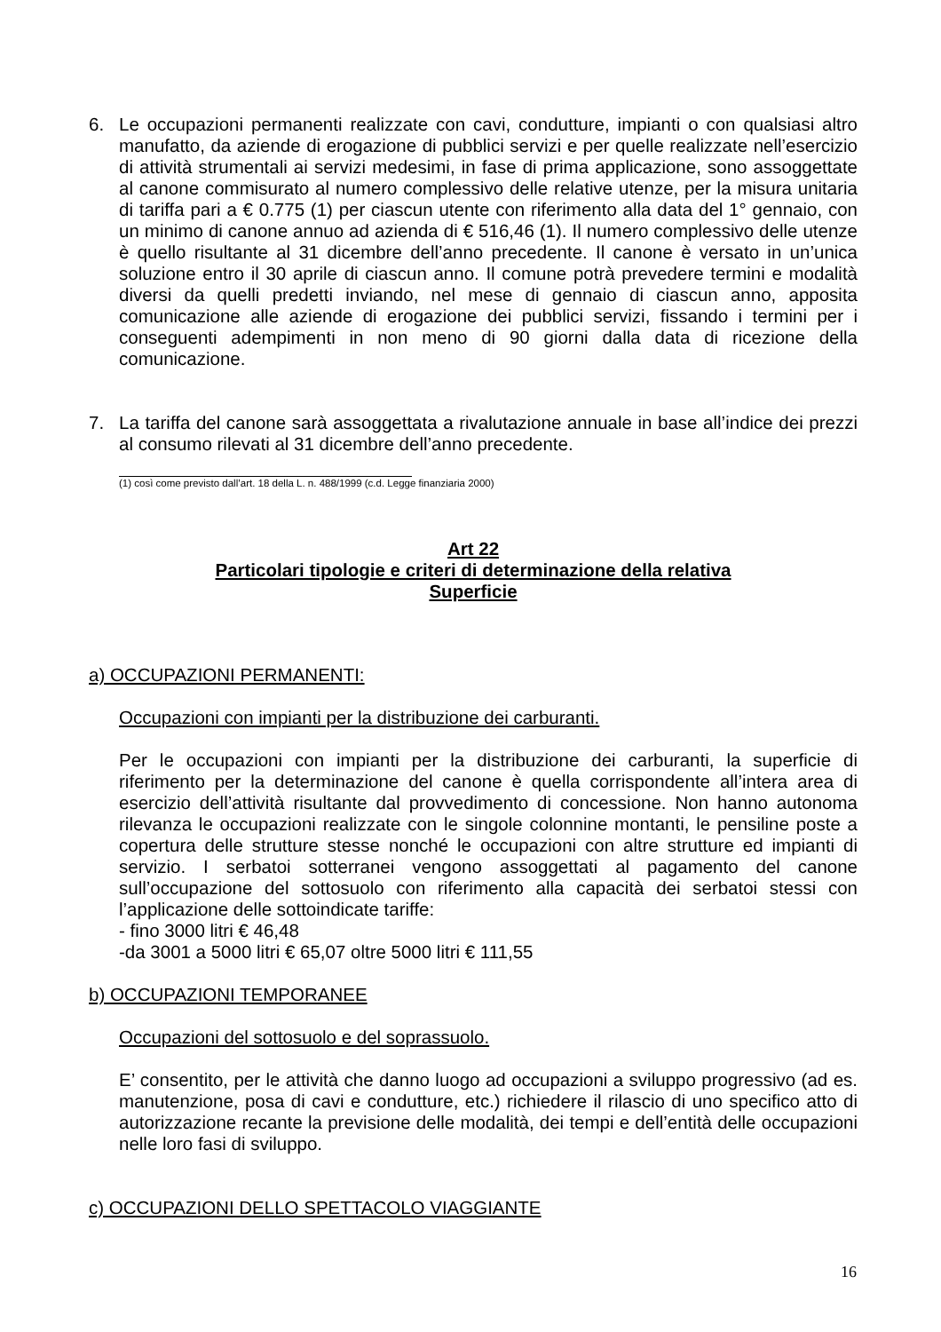6. Le occupazioni permanenti realizzate con cavi, condutture, impianti o con qualsiasi altro manufatto, da aziende di erogazione di pubblici servizi e per quelle realizzate nell’esercizio di attività strumentali ai servizi medesimi, in fase di prima applicazione, sono assoggettate al canone commisurato al numero complessivo delle relative utenze, per la misura unitaria di tariffa pari a € 0.775 (1) per ciascun utente con riferimento alla data del 1° gennaio, con un minimo di canone annuo ad azienda di € 516,46 (1). Il numero complessivo delle utenze è quello risultante al 31 dicembre dell’anno precedente. Il canone è versato in un’unica soluzione entro il 30 aprile di ciascun anno. Il comune potrà prevedere termini e modalità diversi da quelli predetti inviando, nel mese di gennaio di ciascun anno, apposita comunicazione alle aziende di erogazione dei pubblici servizi, fissando i termini per i conseguenti adempimenti in non meno di 90 giorni dalla data di ricezione della comunicazione.
7. La tariffa del canone sarà assoggettata a rivalutazione annuale in base all’indice dei prezzi al consumo rilevati al 31 dicembre dell’anno precedente.
(1) così come previsto dall’art. 18 della L. n. 488/1999 (c.d. Legge finanziaria 2000)
Art 22
Particolari tipologie e criteri di determinazione della relativa
Superficie
a) OCCUPAZIONI PERMANENTI:
Occupazioni con impianti per la distribuzione dei carburanti.
Per le occupazioni con impianti per la distribuzione dei carburanti, la superficie di riferimento per la determinazione del canone è quella corrispondente all’intera area di esercizio dell’attività risultante dal provvedimento di concessione. Non hanno autonoma rilevanza le occupazioni realizzate con le singole colonnine montanti, le pensiline poste a copertura delle strutture stesse nonché le occupazioni con altre strutture ed impianti di servizio. I serbatoi sotterranei vengono assoggettati al pagamento del canone sull’occupazione del sottosuolo con riferimento alla capacità dei serbatoi stessi con l’applicazione delle sottoindicate tariffe:
- fino 3000 litri € 46,48
-da 3001 a 5000 litri € 65,07 oltre 5000 litri € 111,55
b) OCCUPAZIONI TEMPORANEE
Occupazioni del sottosuolo e del soprassuolo.
E’ consentito, per le attività che danno luogo ad occupazioni a sviluppo progressivo (ad es. manutenzione, posa di cavi e condutture, etc.) richiedere il rilascio di uno specifico atto di autorizzazione recante la previsione delle modalità, dei tempi e dell’entità delle occupazioni nelle loro fasi di sviluppo.
c) OCCUPAZIONI DELLO SPETTACOLO VIAGGIANTE
16